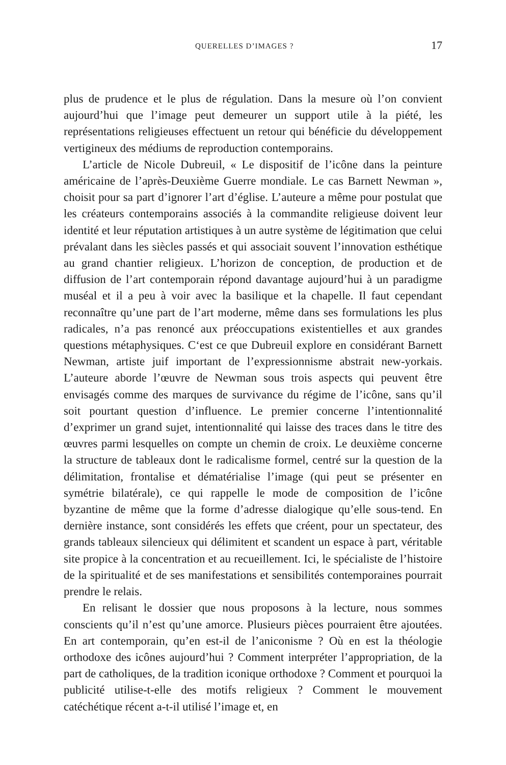QUERELLES D’IMAGES ? 17
plus de prudence et le plus de régulation. Dans la mesure où l’on convient aujourd’hui que l’image peut demeurer un support utile à la piété, les représentations religieuses effectuent un retour qui bénéficie du développement vertigineux des médiums de reproduction contemporains.
L’article de Nicole Dubreuil, « Le dispositif de l’icône dans la peinture américaine de l’après-Deuxième Guerre mondiale. Le cas Barnett Newman », choisit pour sa part d’ignorer l’art d’église. L’auteure a même pour postulat que les créateurs contemporains associés à la commandite religieuse doivent leur identité et leur réputation artistiques à un autre système de légitimation que celui prévalant dans les siècles passés et qui associait souvent l’innovation esthétique au grand chantier religieux. L’horizon de conception, de production et de diffusion de l’art contemporain répond davantage aujourd’hui à un paradigme muséal et il a peu à voir avec la basilique et la chapelle. Il faut cependant reconnaître qu’une part de l’art moderne, même dans ses formulations les plus radicales, n’a pas renoncé aux préoccupations existentielles et aux grandes questions métaphysiques. C‘est ce que Dubreuil explore en considérant Barnett Newman, artiste juif important de l’expressionnisme abstrait new-yorkais. L’auteure aborde l’œuvre de Newman sous trois aspects qui peuvent être envisagés comme des marques de survivance du régime de l’icône, sans qu’il soit pourtant question d’influence. Le premier concerne l’intentionnalité d’exprimer un grand sujet, intentionnalité qui laisse des traces dans le titre des œuvres parmi lesquelles on compte un chemin de croix. Le deuxième concerne la structure de tableaux dont le radicalisme formel, centré sur la question de la délimitation, frontalise et dématérialise l’image (qui peut se présenter en symétrie bilatérale), ce qui rappelle le mode de composition de l’icône byzantine de même que la forme d’adresse dialogique qu’elle sous-tend. En dernière instance, sont considérés les effets que créent, pour un spectateur, des grands tableaux silencieux qui délimitent et scandent un espace à part, véritable site propice à la concentration et au recueillement. Ici, le spécialiste de l’histoire de la spiritualité et de ses manifestations et sensibilités contemporaines pourrait prendre le relais.
En relisant le dossier que nous proposons à la lecture, nous sommes conscients qu’il n’est qu’une amorce. Plusieurs pièces pourraient être ajoutées. En art contemporain, qu’en est-il de l’aniconisme ? Où en est la théologie orthodoxe des icônes aujourd’hui ? Comment interpréter l’appropriation, de la part de catholiques, de la tradition iconique orthodoxe ? Comment et pourquoi la publicité utilise-t-elle des motifs religieux ? Comment le mouvement catéchétique récent a-t-il utilisé l’image et, en